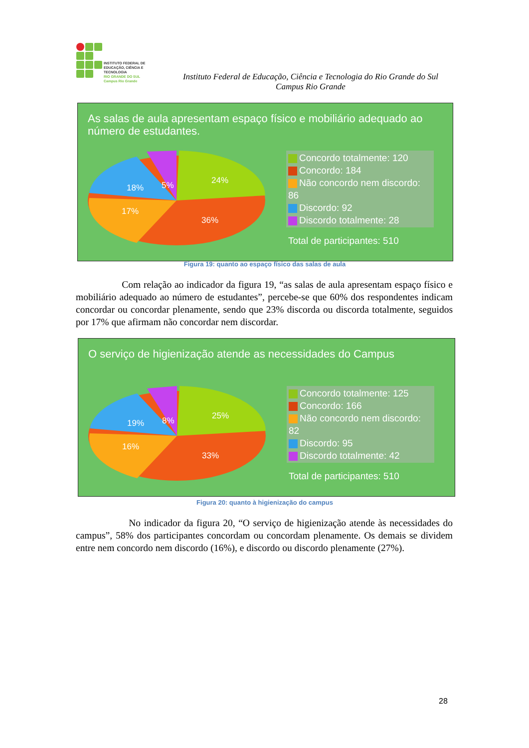INSTITUTO FEDERAL DE
EDUCAÇÃO, CIÊNCIA E TECNOLOGIA
RIO GRANDE DO SUL
Campus Rio Grande
Instituto Federal de Educação, Ciência e Tecnologia do Rio Grande do Sul
Campus Rio Grande
As salas de aula apresentam espaço físico e mobiliário adequado ao número de estudantes.
24%
5%
18%
17%
36%
Concordo totalmente: 120
Concordo: 184
Não concordo nem discordo: 86
Discordo: 92
Discordo totalmente: 28
Total de participantes: 510
Figura 19: quanto ao espaço físico das salas de aula
Com relação ao indicador da figura 19, “as salas de aula apresentam espaço físico e mobiliário adequado ao número de estudantes”, percebe-se que 60% dos respondentes indicam concordar ou concordar plenamente, sendo que 23% discorda ou discorda totalmente, seguidos por 17% que afirmam não concordar nem discordar.
O serviço de higienização atende as necessidades do Campus
25%
8%
19%
16%
33%
Concordo totalmente: 125
Concordo: 166
Não concordo nem discordo: 82
Discordo: 95
Discordo totalmente: 42
Total de participantes: 510
Figura 20: quanto à higienização do campus
No indicador da figura 20, “O serviço de higienização atende às necessidades do campus”, 58% dos participantes concordam ou concordam plenamente. Os demais se dividem entre nem concordo nem discordo (16%), e discordo ou discordo plenamente (27%).
28